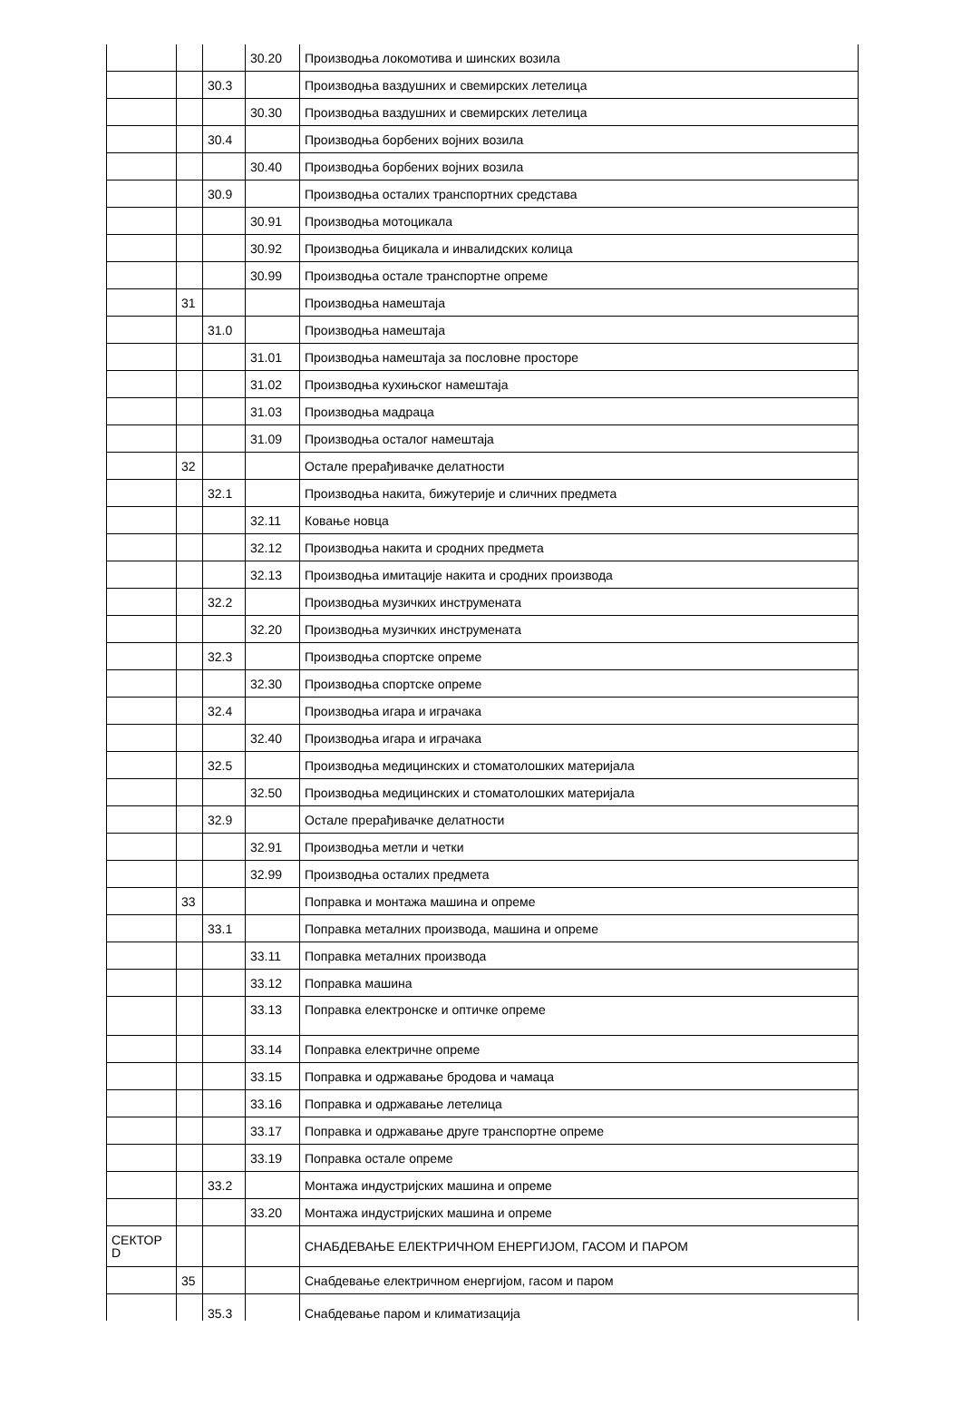| | | | 30.20 | Производња локомотива и шинских возила |
| | | 30.3 | | Производња ваздушних и свемирских летелица |
| | | | 30.30 | Производња ваздушних и свемирских летелица |
| | | 30.4 | | Производња борбених војних возила |
| | | | 30.40 | Производња борбених војних возила |
| | | 30.9 | | Производња осталих транспортних средстава |
| | | | 30.91 | Производња мотоцикала |
| | | | 30.92 | Производња бицикала и инвалидских колица |
| | | | 30.99 | Производња остале транспортне опреме |
| | 31 | | | Производња намештаја |
| | | 31.0 | | Производња намештаја |
| | | | 31.01 | Производња намештаја за пословне просторе |
| | | | 31.02 | Производња кухињског намештаја |
| | | | 31.03 | Производња мадраца |
| | | | 31.09 | Производња осталог намештаја |
| | 32 | | | Остале прерађивачке делатности |
| | | 32.1 | | Производња накита, бижутерије и сличних предмета |
| | | | 32.11 | Ковање новца |
| | | | 32.12 | Производња накита и сродних предмета |
| | | | 32.13 | Производња имитације накита и сродних производа |
| | | 32.2 | | Производња музичких инструмената |
| | | | 32.20 | Производња музичких инструмената |
| | | 32.3 | | Производња спортске опреме |
| | | | 32.30 | Производња спортске опреме |
| | | 32.4 | | Производња игара и играчака |
| | | | 32.40 | Производња игара и играчака |
| | | 32.5 | | Производња медицинских и стоматолошких материјала |
| | | | 32.50 | Производња медицинских и стоматолошких материјала |
| | | 32.9 | | Остале прерађивачке делатности |
| | | | 32.91 | Производња метли и четки |
| | | | 32.99 | Производња осталих предмета |
| | 33 | | | Поправка и монтажа машина и опреме |
| | | 33.1 | | Поправка металних производа, машина и опреме |
| | | | 33.11 | Поправка металних производа |
| | | | 33.12 | Поправка машина |
| | | | 33.13 | Поправка електронске и оптичке опреме |
| | | | 33.14 | Поправка електричне опреме |
| | | | 33.15 | Поправка и одржавање бродова и чамаца |
| | | | 33.16 | Поправка и одржавање летелица |
| | | | 33.17 | Поправка и одржавање друге транспортне опреме |
| | | | 33.19 | Поправка остале опреме |
| | | 33.2 | | Монтажа индустријских машина и опреме |
| | | | 33.20 | Монтажа индустријских машина и опреме |
| СЕКТОР D | | | | СНАБДЕВАЊЕ ЕЛЕКТРИЧНОМ ЕНЕРГИЈОМ, ГАСОМ И ПАРОМ |
| | 35 | | | Снабдевање електричном енергијом, гасом и паром |
| | | 35.3 | | Снабдевање паром и климатизација |